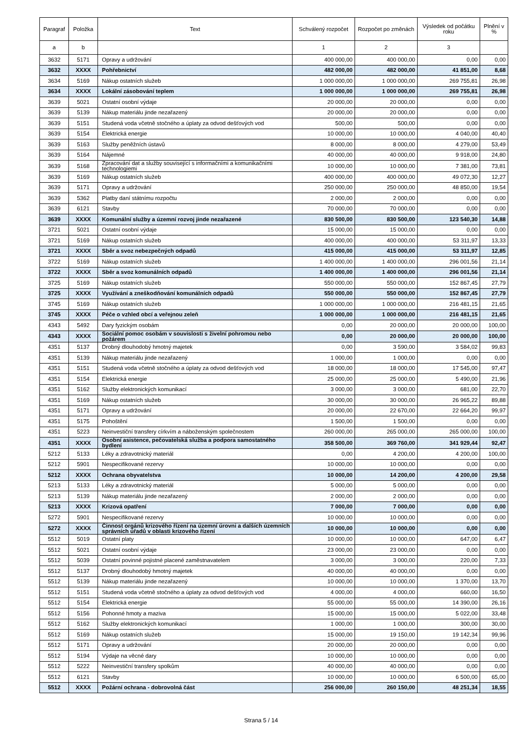| Paragraf | Položka | Text | Schválený rozpočet | Rozpočet po změnách | Výsledek od počátku roku | Plnění v % |
| --- | --- | --- | --- | --- | --- | --- |
| a | b | | 1 | 2 | 3 | |
| 3632 | 5171 | Opravy a udržování | 400 000,00 | 400 000,00 | 0,00 | 0,00 |
| 3632 | XXXX | Pohřebnictví | 482 000,00 | 482 000,00 | 41 851,00 | 8,68 |
| 3634 | 5169 | Nákup ostatních služeb | 1 000 000,00 | 1 000 000,00 | 269 755,81 | 26,98 |
| 3634 | XXXX | Lokální zásobování teplem | 1 000 000,00 | 1 000 000,00 | 269 755,81 | 26,98 |
| 3639 | 5021 | Ostatní osobní výdaje | 20 000,00 | 20 000,00 | 0,00 | 0,00 |
| 3639 | 5139 | Nákup materiálu jinde nezařazený | 20 000,00 | 20 000,00 | 0,00 | 0,00 |
| 3639 | 5151 | Studená voda včetně stočného a úplaty za odvod dešťových vod | 500,00 | 500,00 | 0,00 | 0,00 |
| 3639 | 5154 | Elektrická energie | 10 000,00 | 10 000,00 | 4 040,00 | 40,40 |
| 3639 | 5163 | Služby peněžních ústavů | 8 000,00 | 8 000,00 | 4 279,00 | 53,49 |
| 3639 | 5164 | Nájemné | 40 000,00 | 40 000,00 | 9 918,00 | 24,80 |
| 3639 | 5168 | Zpracování dat a služby související s informačními a komunikačními technologiemi | 10 000,00 | 10 000,00 | 7 381,00 | 73,81 |
| 3639 | 5169 | Nákup ostatních služeb | 400 000,00 | 400 000,00 | 49 072,30 | 12,27 |
| 3639 | 5171 | Opravy a udržování | 250 000,00 | 250 000,00 | 48 850,00 | 19,54 |
| 3639 | 5362 | Platby daní státnímu rozpočtu | 2 000,00 | 2 000,00 | 0,00 | 0,00 |
| 3639 | 6121 | Stavby | 70 000,00 | 70 000,00 | 0,00 | 0,00 |
| 3639 | XXXX | Komunální služby a územní rozvoj jinde nezařazené | 830 500,00 | 830 500,00 | 123 540,30 | 14,88 |
| 3721 | 5021 | Ostatní osobní výdaje | 15 000,00 | 15 000,00 | 0,00 | 0,00 |
| 3721 | 5169 | Nákup ostatních služeb | 400 000,00 | 400 000,00 | 53 311,97 | 13,33 |
| 3721 | XXXX | Sběr a svoz nebezpečných odpadů | 415 000,00 | 415 000,00 | 53 311,97 | 12,85 |
| 3722 | 5169 | Nákup ostatních služeb | 1 400 000,00 | 1 400 000,00 | 296 001,56 | 21,14 |
| 3722 | XXXX | Sběr a svoz komunálních odpadů | 1 400 000,00 | 1 400 000,00 | 296 001,56 | 21,14 |
| 3725 | 5169 | Nákup ostatních služeb | 550 000,00 | 550 000,00 | 152 867,45 | 27,79 |
| 3725 | XXXX | Využívání a zneškodňování komunálních odpadů | 550 000,00 | 550 000,00 | 152 867,45 | 27,79 |
| 3745 | 5169 | Nákup ostatních služeb | 1 000 000,00 | 1 000 000,00 | 216 481,15 | 21,65 |
| 3745 | XXXX | Péče o vzhled obcí a veřejnou zeleň | 1 000 000,00 | 1 000 000,00 | 216 481,15 | 21,65 |
| 4343 | 5492 | Dary fyzickým osobám | 0,00 | 20 000,00 | 20 000,00 | 100,00 |
| 4343 | XXXX | Sociální pomoc osobám v souvislosti s živelní pohromou nebo požárem | 0,00 | 20 000,00 | 20 000,00 | 100,00 |
| 4351 | 5137 | Drobný dlouhodobý hmotný majetek | 0,00 | 3 590,00 | 3 584,02 | 99,83 |
| 4351 | 5139 | Nákup materiálu jinde nezařazený | 1 000,00 | 1 000,00 | 0,00 | 0,00 |
| 4351 | 5151 | Studená voda včetně stočného a úplaty za odvod dešťových vod | 18 000,00 | 18 000,00 | 17 545,00 | 97,47 |
| 4351 | 5154 | Elektrická energie | 25 000,00 | 25 000,00 | 5 490,00 | 21,96 |
| 4351 | 5162 | Služby elektronických komunikací | 3 000,00 | 3 000,00 | 681,00 | 22,70 |
| 4351 | 5169 | Nákup ostatních služeb | 30 000,00 | 30 000,00 | 26 965,22 | 89,88 |
| 4351 | 5171 | Opravy a udržování | 20 000,00 | 22 670,00 | 22 664,20 | 99,97 |
| 4351 | 5175 | Pohoštění | 1 500,00 | 1 500,00 | 0,00 | 0,00 |
| 4351 | 5223 | Neinvestiční transfery církvím a náboženským společnostem | 260 000,00 | 265 000,00 | 265 000,00 | 100,00 |
| 4351 | XXXX | Osobní asistence, pečovatelská služba a podpora samostatného bydlení | 358 500,00 | 369 760,00 | 341 929,44 | 92,47 |
| 5212 | 5133 | Léky a zdravotnický materiál | 0,00 | 4 200,00 | 4 200,00 | 100,00 |
| 5212 | 5901 | Nespecifikované rezervy | 10 000,00 | 10 000,00 | 0,00 | 0,00 |
| 5212 | XXXX | Ochrana obyvatelstva | 10 000,00 | 14 200,00 | 4 200,00 | 29,58 |
| 5213 | 5133 | Léky a zdravotnický materiál | 5 000,00 | 5 000,00 | 0,00 | 0,00 |
| 5213 | 5139 | Nákup materiálu jinde nezařazený | 2 000,00 | 2 000,00 | 0,00 | 0,00 |
| 5213 | XXXX | Krizová opatření | 7 000,00 | 7 000,00 | 0,00 | 0,00 |
| 5272 | 5901 | Nespecifikované rezervy | 10 000,00 | 10 000,00 | 0,00 | 0,00 |
| 5272 | XXXX | Činnost orgánů krizového řízení na územní úrovni a dalších územních správních úřadů v oblasti krizového řízení | 10 000,00 | 10 000,00 | 0,00 | 0,00 |
| 5512 | 5019 | Ostatní platy | 10 000,00 | 10 000,00 | 647,00 | 6,47 |
| 5512 | 5021 | Ostatní osobní výdaje | 23 000,00 | 23 000,00 | 0,00 | 0,00 |
| 5512 | 5039 | Ostatní povinné pojistné placené zaměstnavatelem | 3 000,00 | 3 000,00 | 220,00 | 7,33 |
| 5512 | 5137 | Drobný dlouhodobý hmotný majetek | 40 000,00 | 40 000,00 | 0,00 | 0,00 |
| 5512 | 5139 | Nákup materiálu jinde nezařazený | 10 000,00 | 10 000,00 | 1 370,00 | 13,70 |
| 5512 | 5151 | Studená voda včetně stočného a úplaty za odvod dešťových vod | 4 000,00 | 4 000,00 | 660,00 | 16,50 |
| 5512 | 5154 | Elektrická energie | 55 000,00 | 55 000,00 | 14 390,00 | 26,16 |
| 5512 | 5156 | Pohonné hmoty a maziva | 15 000,00 | 15 000,00 | 5 022,00 | 33,48 |
| 5512 | 5162 | Služby elektronických komunikací | 1 000,00 | 1 000,00 | 300,00 | 30,00 |
| 5512 | 5169 | Nákup ostatních služeb | 15 000,00 | 19 150,00 | 19 142,34 | 99,96 |
| 5512 | 5171 | Opravy a udržování | 20 000,00 | 20 000,00 | 0,00 | 0,00 |
| 5512 | 5194 | Výdaje na věcné dary | 10 000,00 | 10 000,00 | 0,00 | 0,00 |
| 5512 | 5222 | Neinvestiční transfery spolkům | 40 000,00 | 40 000,00 | 0,00 | 0,00 |
| 5512 | 6121 | Stavby | 10 000,00 | 10 000,00 | 6 500,00 | 65,00 |
| 5512 | XXXX | Požární ochrana - dobrovolná část | 256 000,00 | 260 150,00 | 48 251,34 | 18,55 |
Strana 5 / 14